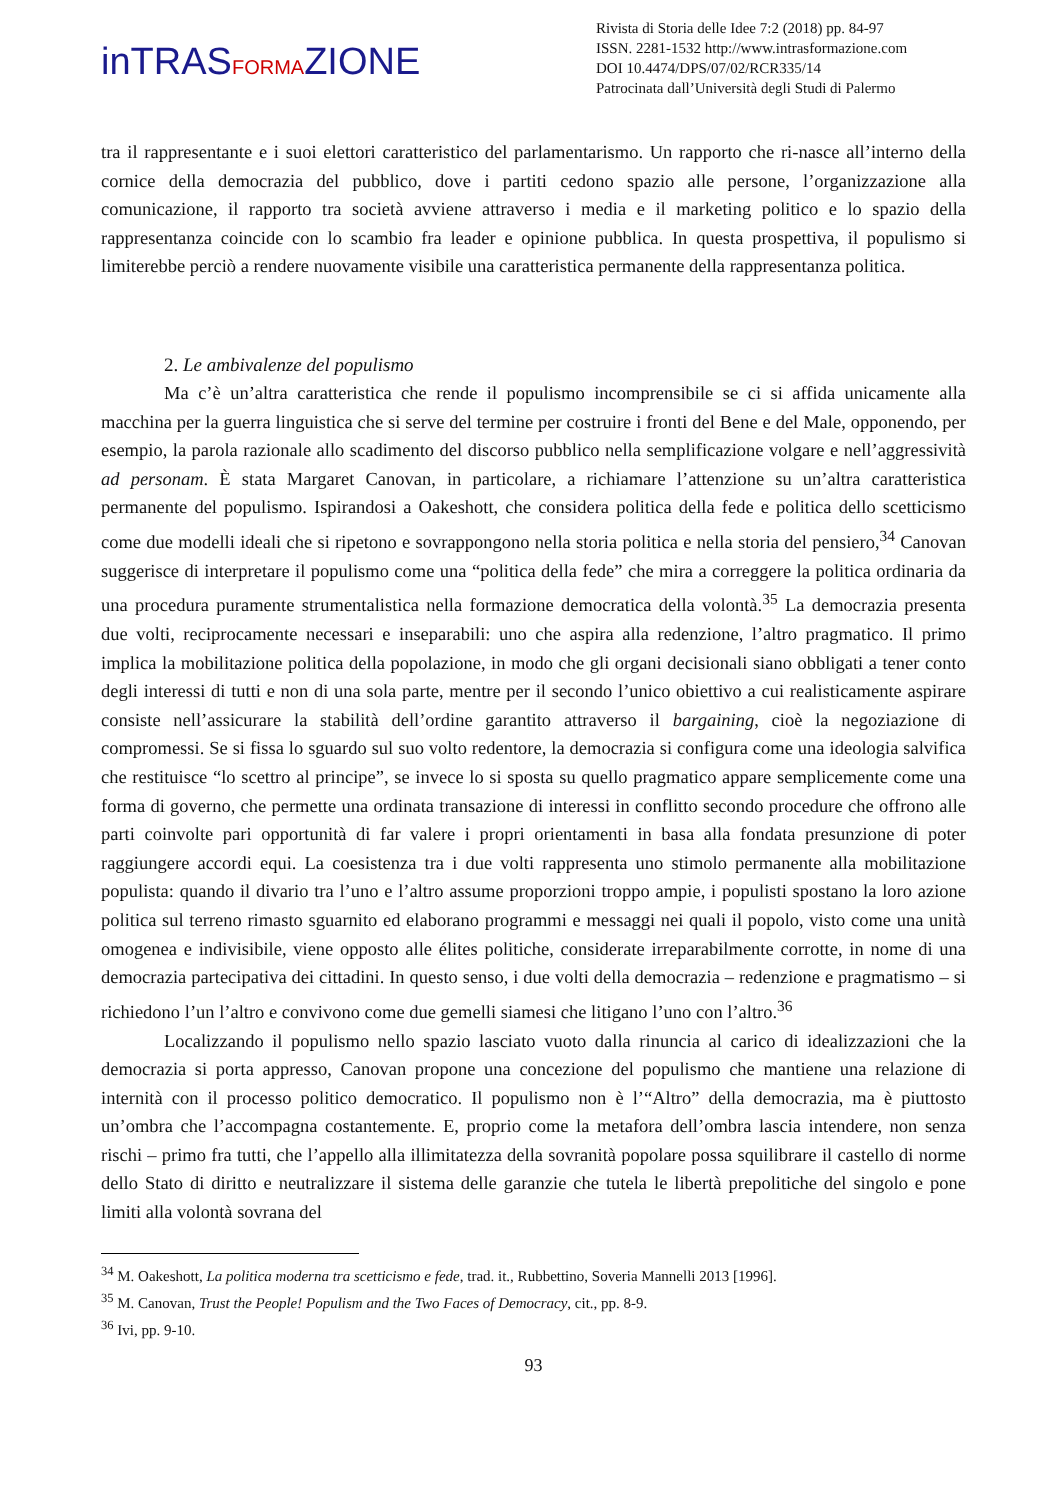inTRASFORMAZIONE
Rivista di Storia delle Idee 7:2 (2018) pp. 84-97
ISSN. 2281-1532 http://www.intrasformazione.com
DOI 10.4474/DPS/07/02/RCR335/14
Patrocinata dall’Università degli Studi di Palermo
tra il rappresentante e i suoi elettori caratteristico del parlamentarismo. Un rapporto che ri-nasce all’interno della cornice della democrazia del pubblico, dove i partiti cedono spazio alle persone, l’organizzazione alla comunicazione, il rapporto tra società avviene attraverso i media e il marketing politico e lo spazio della rappresentanza coincide con lo scambio fra leader e opinione pubblica. In questa prospettiva, il populismo si limiterebbe perciò a rendere nuovamente visibile una caratteristica permanente della rappresentanza politica.
2. Le ambivalenze del populismo
Ma c’è un’altra caratteristica che rende il populismo incomprensibile se ci si affida unicamente alla macchina per la guerra linguistica che si serve del termine per costruire i fronti del Bene e del Male, opponendo, per esempio, la parola razionale allo scadimento del discorso pubblico nella semplificazione volgare e nell’aggressività ad personam. È stata Margaret Canovan, in particolare, a richiamare l’attenzione su un’altra caratteristica permanente del populismo. Ispirandosi a Oakeshott, che considera politica della fede e politica dello scetticismo come due modelli ideali che si ripetono e sovrappongono nella storia politica e nella storia del pensiero,<sup>34</sup> Canovan suggerisce di interpretare il populismo come una “politica della fede” che mira a correggere la politica ordinaria da una procedura puramente strumentalistica nella formazione democratica della volontà.<sup>35</sup> La democrazia presenta due volti, reciprocamente necessari e inseparabili: uno che aspira alla redenzione, l’altro pragmatico. Il primo implica la mobilitazione politica della popolazione, in modo che gli organi decisionali siano obbligati a tener conto degli interessi di tutti e non di una sola parte, mentre per il secondo l’unico obiettivo a cui realisticamente aspirare consiste nell’assicurare la stabilità dell’ordine garantito attraverso il bargaining, cioè la negoziazione di compromessi. Se si fissa lo sguardo sul suo volto redentore, la democrazia si configura come una ideologia salvifica che restituisce “lo scettro al principe”, se invece lo si sposta su quello pragmatico appare semplicemente come una forma di governo, che permette una ordinata transazione di interessi in conflitto secondo procedure che offrono alle parti coinvolte pari opportunità di far valere i propri orientamenti in basa alla fondata presunzione di poter raggiungere accordi equi. La coesistenza tra i due volti rappresenta uno stimolo permanente alla mobilitazione populista: quando il divario tra l’uno e l’altro assume proporzioni troppo ampie, i populisti spostano la loro azione politica sul terreno rimasto sguarnito ed elaborano programmi e messaggi nei quali il popolo, visto come una unità omogenea e indivisibile, viene opposto alle élites politiche, considerate irreparabilmente corrotte, in nome di una democrazia partecipativa dei cittadini. In questo senso, i due volti della democrazia – redenzione e pragmatismo – si richiedono l’un l’altro e convivono come due gemelli siamesi che litigano l’uno con l’altro.<sup>36</sup>
Localizzando il populismo nello spazio lasciato vuoto dalla rinuncia al carico di idealizzazioni che la democrazia si porta appresso, Canovan propone una concezione del populismo che mantiene una relazione di internità con il processo politico democratico. Il populismo non è l’“Altro” della democrazia, ma è piuttosto un’ombra che l’accompagna costantemente. E, proprio come la metafora dell’ombra lascia intendere, non senza rischi – primo fra tutti, che l’appello alla illimitatezza della sovranità popolare possa squilibrare il castello di norme dello Stato di diritto e neutralizzare il sistema delle garanzie che tutela le libertà prepolitiche del singolo e pone limiti alla volontà sovrana del
<sup>34</sup> M. Oakeshott, La politica moderna tra scetticismo e fede, trad. it., Rubbettino, Soveria Mannelli 2013 [1996].
<sup>35</sup> M. Canovan, Trust the People! Populism and the Two Faces of Democracy, cit., pp. 8-9.
<sup>36</sup> Ivi, pp. 9-10.
93